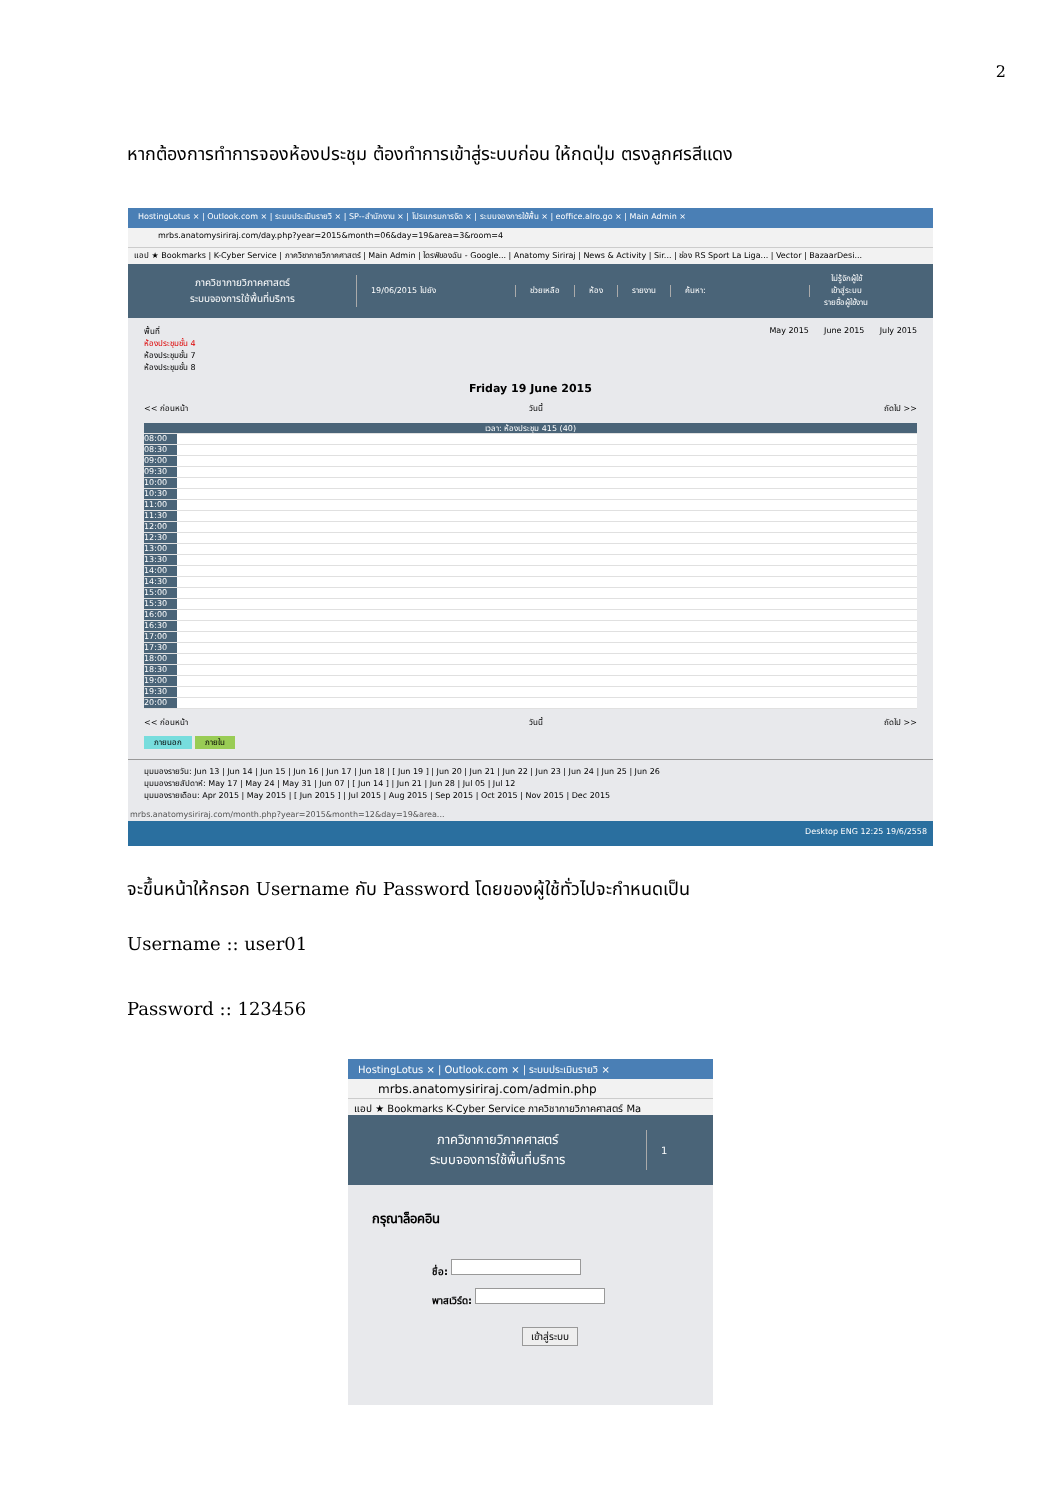2
หากต้องการทำการจองห้องประชุม ต้องทำการเข้าสู่ระบบก่อน ให้กดปุ่ม ตรงลูกศรสีแดง
HostingLotus × | Outlook.com × | ระบบประเมินรายวิ × | SP--สำนักงาน × | โปรแกรมการจัด × | ระบบจองการใช้พื้น × | eoffice.alro.go × | Main Admin ×
mrbs.anatomysiriraj.com/day.php?year=2015&month=06&day=19&area=3&room=4
แอป ★ Bookmarks | K-Cyber Service | ภาควิชากายวิภาคศาสตร์ | Main Admin | ไดรฟ์ของฉัน - Google... | Anatomy Siriraj | News & Activity | Sir... | ช่อง RS Sport La Liga... | Vector | BazaarDesi...
ภาควิชากายวิภาคศาสตร์
ระบบจองการใช้พื้นที่บริการ
19/06/2015 ไปยัง ช่วยเหลือ ห้อง รายงาน ค้นหา:
ไม่รู้จักผู้ใช้
เข้าสู่ระบบ
รายชื่อผู้ใช้งาน
พื้นที่
ห้องประชุมชั้น 4
ห้องประชุมชั้น 7
ห้องประชุมชั้น 8
May 2015 June 2015 July 2015
Friday 19 June 2015
<< ก่อนหน้า วันนี้ ถัดไป >>
เวลา: ห้องประชุม 415 (40)
08:00
08:30
09:00
09:30
10:00
10:30
11:00
11:30
12:00
12:30
13:00
13:30
14:00
14:30
15:00
15:30
16:00
16:30
17:00
17:30
18:00
18:30
19:00
19:30
20:00
<< ก่อนหน้า วันนี้ ถัดไป >>
ภายนอก ภายใน
มุมมองรายวัน: Jun 13 | Jun 14 | Jun 15 | Jun 16 | Jun 17 | Jun 18 | [ Jun 19 ] | Jun 20 | Jun 21 | Jun 22 | Jun 23 | Jun 24 | Jun 25 | Jun 26
มุมมองรายสัปดาห์: May 17 | May 24 | May 31 | Jun 07 | [ Jun 14 ] | Jun 21 | Jun 28 | Jul 05 | Jul 12
มุมมองรายเดือน: Apr 2015 | May 2015 | [ Jun 2015 ] | Jul 2015 | Aug 2015 | Sep 2015 | Oct 2015 | Nov 2015 | Dec 2015
mrbs.anatomysiriraj.com/month.php?year=2015&month=12&day=19&area...
Desktop ENG 12:25 19/6/2558
จะขึ้นหน้าให้กรอก Username กับ Password โดยของผู้ใช้ทั่วไปจะกำหนดเป็น
Username :: user01
Password :: 123456
HostingLotus × | Outlook.com × | ระบบประเมินรายวิ ×
mrbs.anatomysiriraj.com/admin.php
แอป ★ Bookmarks K-Cyber Service ภาควิชากายวิภาคศาสตร์ Ma
ภาควิชากายวิภาคศาสตร์
ระบบจองการใช้พื้นที่บริการ
1
กรุณาล็อคอิน
ชื่อ:
พาสเวิร์ด:
เข้าสู่ระบบ